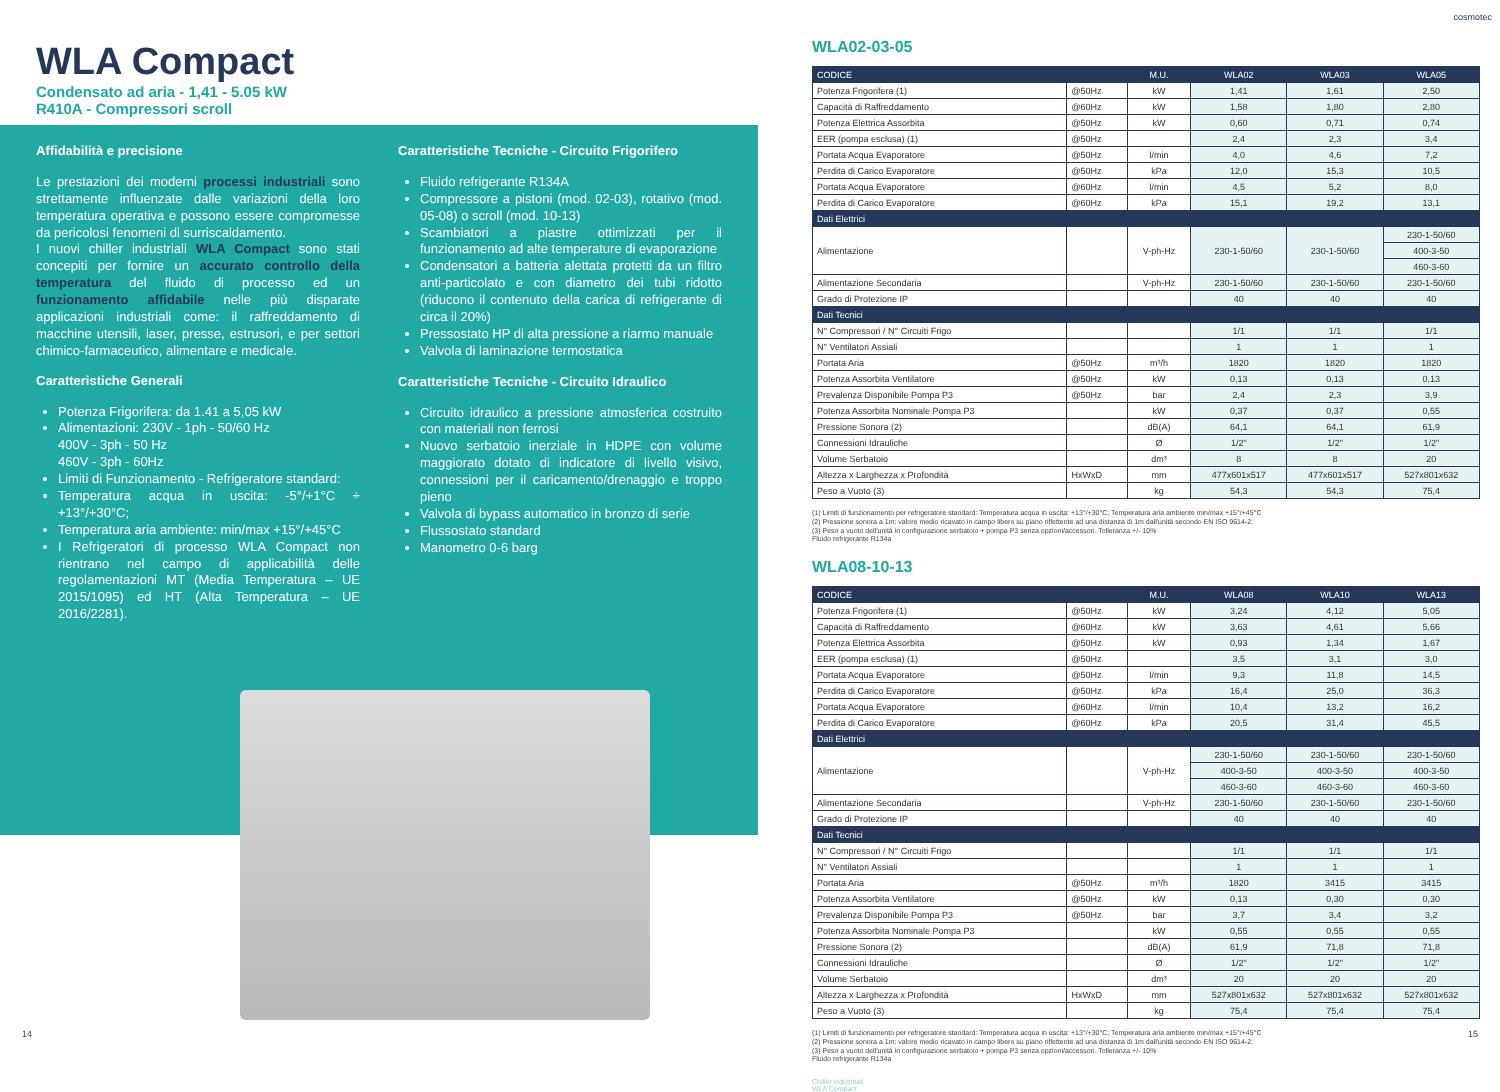WLA Compact
Condensato ad aria - 1,41 - 5.05 kW
R410A - Compressori scroll
Affidabilità e precisione
Le prestazioni dei moderni processi industriali sono strettamente influenzate dalle variazioni della loro temperatura operativa e possono essere compromesse da pericolosi fenomeni di surriscaldamento.
I nuovi chiller industriali WLA Compact sono stati concepiti per fornire un accurato controllo della temperatura del fluido di processo ed un funzionamento affidabile nelle più disparate applicazioni industriali come: il raffreddamento di macchine utensili, laser, presse, estrusori, e per settori chimico-farmaceutico, alimentare e medicale.
Caratteristiche Generali
Potenza Frigorifera: da 1.41 a 5,05 kW
Alimentazioni: 230V - 1ph - 50/60 Hz
400V - 3ph - 50 Hz
460V - 3ph - 60Hz
Limiti di Funzionamento - Refrigeratore standard:
Temperatura acqua in uscita: -5°/+1°C ÷ +13°/+30°C;
Temperatura aria ambiente: min/max +15°/+45°C
I Refrigeratori di processo WLA Compact non rientrano nel campo di applicabilità delle regolamentazioni MT (Media Temperatura – UE 2015/1095) ed HT (Alta Temperatura – UE 2016/2281).
Caratteristiche Tecniche - Circuito Frigorifero
Fluido refrigerante R134A
Compressore a pistoni (mod. 02-03), rotativo (mod. 05-08) o scroll (mod. 10-13)
Scambiatori a piastre ottimizzati per il funzionamento ad alte temperature di evaporazione
Condensatori a batteria alettata protetti da un filtro anti-particolato e con diametro dei tubi ridotto (riducono il contenuto della carica di refrigerante di circa il 20%)
Pressostato HP di alta pressione a riarmo manuale
Valvola di laminazione termostatica
Caratteristiche Tecniche - Circuito Idraulico
Circuito idraulico a pressione atmosferica costruito con materiali non ferrosi
Nuovo serbatoio inerziale in HDPE con volume maggiorato dotato di indicatore di livello visivo, connessioni per il caricamento/drenaggio e troppo pieno
Valvola di bypass automatico in bronzo di serie
Flussostato standard
Manometro 0-6 barg
14
cosmotec
WLA02-03-05
| CODICE | | M.U. | WLA02 | WLA03 | WLA05 |
| --- | --- | --- | --- | --- | --- |
| Potenza Frigorifera (1) | @50Hz | kW | 1,41 | 1,61 | 2,50 |
| Capacità di Raffreddamento | @60Hz | kW | 1,58 | 1,80 | 2,80 |
| Potenza Elettrica Assorbita | @50Hz | kW | 0,60 | 0,71 | 0,74 |
| EER (pompa esclusa) (1) | @50Hz | | 2,4 | 2,3 | 3,4 |
| Portata Acqua Evaporatore | @50Hz | l/min | 4,0 | 4,6 | 7,2 |
| Perdita di Carico Evaporatore | @50Hz | kPa | 12,0 | 15,3 | 10,5 |
| Portata Acqua Evaporatore | @60Hz | l/min | 4,5 | 5,2 | 8,0 |
| Perdita di Carico Evaporatore | @60Hz | kPa | 15,1 | 19,2 | 13,1 |
| Dati Elettrici | | | | | |
| Alimentazione | | V-ph-Hz | 230-1-50/60 | 230-1-50/60 | 230-1-50/60 |
| | | | | | 400-3-50 |
| | | | | | 460-3-60 |
| Alimentazione Secondaria | | V-ph-Hz | 230-1-50/60 | 230-1-50/60 | 230-1-50/60 |
| Grado di Protezione IP | | | 40 | 40 | 40 |
| Dati Tecnici | | | | | |
| N° Compressori / N° Circuiti Frigo | | | 1/1 | 1/1 | 1/1 |
| N° Ventilatori Assiali | | | 1 | 1 | 1 |
| Portata Aria | @50Hz | m³/h | 1820 | 1820 | 1820 |
| Potenza Assorbita Ventilatore | @50Hz | kW | 0,13 | 0,13 | 0,13 |
| Prevalenza Disponibile Pompa P3 | @50Hz | bar | 2,4 | 2,3 | 3,9 |
| Potenza Assorbita Nominale Pompa P3 | | kW | 0,37 | 0,37 | 0,55 |
| Pressione Sonora (2) | | dB(A) | 64,1 | 64,1 | 61,9 |
| Connessioni Idrauliche | | Ø | 1/2" | 1/2" | 1/2" |
| Volume Serbatoio | | dm³ | 8 | 8 | 20 |
| Altezza x Larghezza x Profondità | HxWxD | mm | 477x601x517 | 477x601x517 | 527x801x632 |
| Peso a Vuoto (3) | | kg | 54,3 | 54,3 | 75,4 |
(1) Limiti di funzionamento per refrigeratore standard: Temperatura acqua in uscita: +13°/+30°C; Temperatura aria ambiente min/max +15°/+45°C
(2) Pressione sonora a 1m: valore medio ricavato in campo libero su piano riflettente ad una distanza di 1m dall'unità secondo EN ISO 9614-2.
(3) Peso a vuoto dell'unità in configurazione serbatoio + pompa P3 senza opzioni/accessori. Tolleranza +/- 10%
Fluido refrigerante R134a
WLA08-10-13
| CODICE | | M.U. | WLA08 | WLA10 | WLA13 |
| --- | --- | --- | --- | --- | --- |
| Potenza Frigorifera (1) | @50Hz | kW | 3,24 | 4,12 | 5,05 |
| Capacità di Raffreddamento | @60Hz | kW | 3,63 | 4,61 | 5,66 |
| Potenza Elettrica Assorbita | @50Hz | kW | 0,93 | 1,34 | 1,67 |
| EER (pompa esclusa) (1) | @50Hz | | 3,5 | 3,1 | 3,0 |
| Portata Acqua Evaporatore | @50Hz | l/min | 9,3 | 11,8 | 14,5 |
| Perdita di Carico Evaporatore | @50Hz | kPa | 16,4 | 25,0 | 36,3 |
| Portata Acqua Evaporatore | @60Hz | l/min | 10,4 | 13,2 | 16,2 |
| Perdita di Carico Evaporatore | @60Hz | kPa | 20,5 | 31,4 | 45,5 |
| Dati Elettrici | | | | | |
| Alimentazione | | V-ph-Hz | 230-1-50/60 | 230-1-50/60 | 230-1-50/60 |
| | | | 400-3-50 | 400-3-50 | 400-3-50 |
| | | | 460-3-60 | 460-3-60 | 460-3-60 |
| Alimentazione Secondaria | | V-ph-Hz | 230-1-50/60 | 230-1-50/60 | 230-1-50/60 |
| Grado di Protezione IP | | | 40 | 40 | 40 |
| Dati Tecnici | | | | | |
| N° Compressori / N° Circuiti Frigo | | | 1/1 | 1/1 | 1/1 |
| N° Ventilatori Assiali | | | 1 | 1 | 1 |
| Portata Aria | @50Hz | m³/h | 1820 | 3415 | 3415 |
| Potenza Assorbita Ventilatore | @50Hz | kW | 0,13 | 0,30 | 0,30 |
| Prevalenza Disponibile Pompa P3 | @50Hz | bar | 3,7 | 3,4 | 3,2 |
| Potenza Assorbita Nominale Pompa P3 | | kW | 0,55 | 0,55 | 0,55 |
| Pressione Sonora (2) | | dB(A) | 61,9 | 71,8 | 71,8 |
| Connessioni Idrauliche | | Ø | 1/2" | 1/2" | 1/2" |
| Volume Serbatoio | | dm³ | 20 | 20 | 20 |
| Altezza x Larghezza x Profondità | HxWxD | mm | 527x801x632 | 527x801x632 | 527x801x632 |
| Peso a Vuoto (3) | | kg | 75,4 | 75,4 | 75,4 |
(1) Limiti di funzionamento per refrigeratore standard: Temperatura acqua in uscita: +13°/+30°C; Temperatura aria ambiente min/max +15°/+45°C
(2) Pressione sonora a 1m: valore medio ricavato in campo libero su piano riflettente ad una distanza di 1m dall'unità secondo EN ISO 9614-2.
(3) Peso a vuoto dell'unità in configurazione serbatoio + pompa P3 senza opzioni/accessori. Tolleranza +/- 10%
Fluido refrigerante R134a
Chiller industriali
WLA Compact
15